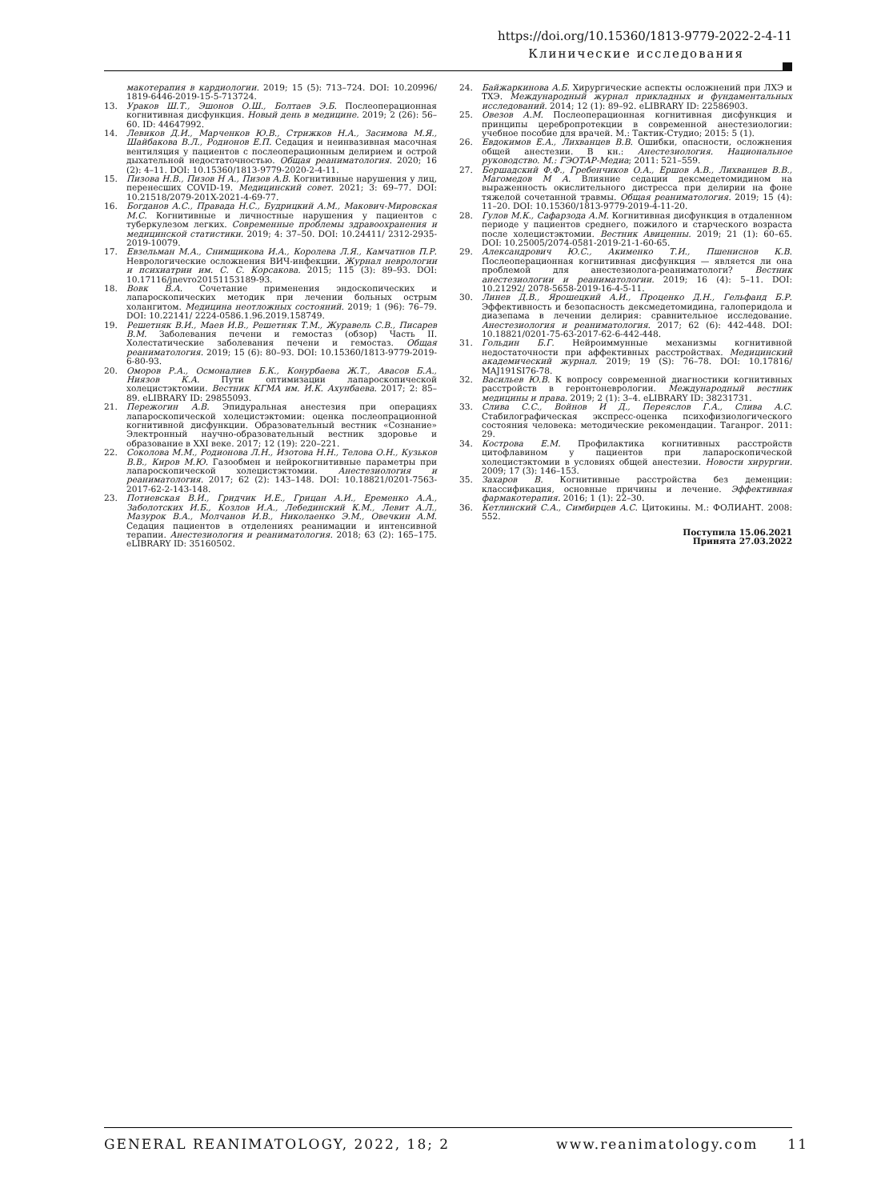https://doi.org/10.15360/1813-9779-2022-2-4-11
Клинические исследования
макотерапия в кардиологии. 2019; 15 (5): 713–724. DOI: 10.20996/ 1819-6446-2019-15-5-713724.
13. Ураков Ш.Т., Эшонов О.Ш., Болтаев Э.Б. Послеоперационная когнитивная дисфункция. Новый день в медицине. 2019; 2 (26): 56–60. ID: 44647992.
14. Левиков Д.И., Марченков Ю.В., Стрижков Н.А., Засимова М.Я., Шайбакова В.Л., Родионов Е.П. Седация и неинвазивная масочная вентиляция у пациентов с послеоперационным делирием и острой дыхательной недостаточностью. Общая реаниматология. 2020; 16 (2): 4–11. DOI: 10.15360/1813-9779-2020-2-4-11.
15. Пизова Н.В., Пизов Н А., Пизов А.В. Когнитивные нарушения у лиц, перенесших COVID-19. Медицинский совет. 2021; 3: 69–77. DOI: 10.21518/2079-201X-2021-4-69-77.
16. Богданов А.С., Правада Н.С., Будрицкий А.М., Макович-Мировская М.С. Когнитивные и личностные нарушения у пациентов с туберкулезом легких. Современные проблемы здравоохранения и медицинской статистики. 2019; 4: 37–50. DOI: 10.24411/ 2312-2935-2019-10079.
17. Евзельман М.А., Снимщикова И.А., Королева Л.Я., Камчатнов П.Р. Неврологические осложнения ВИЧ-инфекции. Журнал неврологии и психиатрии им. С. С. Корсакова. 2015; 115 (3): 89–93. DOI: 10.17116/jnevro20151153189-93.
18. Вовк В.А. Сочетание применения эндоскопических и лапароскопических методик при лечении больных острым холангитом. Медицина неотложных состояний. 2019; 1 (96): 76–79. DOI: 10.22141/ 2224-0586.1.96.2019.158749.
19. Решетняк В.И., Маев И.В., Решетняк Т.М., Журавель С.В., Писарев В.М. Заболевания печени и гемостаз (обзор) Часть II. Холестатические заболевания печени и гемостаз. Общая реаниматология. 2019; 15 (6): 80–93. DOI: 10.15360/1813-9779-2019-6-80-93.
20. Оморов Р.А., Осмоналиев Б.К., Конурбаева Ж.Т., Авасов Б.А., Ниязов К.А. Пути оптимизации лапароскопической холецистэктомии. Вестник КГМА им. И.К. Ахунбаева. 2017; 2: 85–89. eLIBRARY ID: 29855093.
21. Пережогин А.В. Эпидуральная анестезия при операциях лапароскопической холецистэктомии: оценка послеопрационной когнитивной дисфункции. Образовательный вестник «Сознание» Электронный научно-образовательный вестник здоровье и образование в XXI веке. 2017; 12 (19): 220–221.
22. Соколова М.М., Родионова Л.Н., Изотова Н.Н., Телова О.Н., Кузьков В.В., Киров М.Ю. Газообмен и нейрокогнитивные параметры при лапароскопической холецистэктомии. Анестезиология и реаниматология. 2017; 62 (2): 143–148. DOI: 10.18821/0201-7563-2017-62-2-143-148.
23. Потиевская В.И., Гридчик И.Е., Грицан А.И., Еременко А.А., Заболотских И.Б., Козлов И.А., Лебединский К.М., Левит А.Л., Мазурок В.А., Молчанов И.В., Николаенко Э.М., Овечкин А.М. Седация пациентов в отделениях реанимации и интенсивной терапии. Анестезиология и реаниматология. 2018; 63 (2): 165–175. eLIBRARY ID: 35160502.
24. Байжаркинова А.Б. Хирургические аспекты осложнений при ЛХЭ и ТХЭ. Международный журнал прикладных и фундаментальных исследований. 2014; 12 (1): 89–92. eLIBRARY ID: 22586903.
25. Овезов А.М. Послеоперационная когнитивная дисфункция и принципы церебропротекции в современной анестезиологии: учебное пособие для врачей. М.: Тактик-Студио; 2015: 5 (1).
26. Евдокимов Е.А., Лихванцев В.В. Ошибки, опасности, осложнения общей анестезии. В кн.: Анестезиология. Национальное руководство. М.: ГЭОТАР-Медиа; 2011: 521–559.
27. Бершадский Ф.Ф., Гребенчиков О.А., Ершов А.В., Лихванцев В.В., Магомедов М А. Влияние седации дексмедетомидином на выраженность окислительного дистресса при делирии на фоне тяжелой сочетанной травмы. Общая реаниматология. 2019; 15 (4): 11–20. DOI: 10.15360/1813-9779-2019-4-11-20.
28. Гулов М.К., Сафарзода А.М. Когнитивная дисфункция в отдаленном периоде у пациентов среднего, пожилого и старческого возраста после холецистэктомии. Вестник Авиценны. 2019; 21 (1): 60–65. DOI: 10.25005/2074-0581-2019-21-1-60-65.
29. Александрович Ю.С., Акименко Т.И., Пшениснов К.В. Послеоперационная когнитивная дисфункция — является ли она проблемой для анестезиолога-реаниматологи? Вестник анестезиологии и реаниматологии. 2019; 16 (4): 5–11. DOI: 10.21292/ 2078-5658-2019-16-4-5-11.
30. Линев Д.В., Ярошецкий А.И., Проценко Д.Н., Гельфанд Б.Р. Эффективность и безопасность дексмедетомидина, галоперидола и диазепама в лечении делирия: сравнительное исследование. Анестезиология и реаниматология. 2017; 62 (6): 442-448. DOI: 10.18821/0201-75-63-2017-62-6-442-448.
31. Гольдин Б.Г. Нейроиммунные механизмы когнитивной недостаточности при аффективных расстройствах. Медицинский академический журнал. 2019; 19 (S): 76–78. DOI: 10.17816/ MAJ191SI76-78.
32. Васильев Ю.В. К вопросу современной диагностики когнитивных расстройств в геронтоневрологии. Международный вестник медицины и права. 2019; 2 (1): 3–4. eLIBRARY ID: 38231731.
33. Слива С.С., Войнов И Д., Переяслов Г.А., Слива А.С. Стабилографическая экспресс-оценка психофизиологического состояния человека: методические рекомендации. Таганрог. 2011: 29.
34. Кострова Е.М. Профилактика когнитивных расстройств цитофлавином у пациентов при лапароскопической холецистэктомии в условиях общей анестезии. Новости хирургии. 2009; 17 (3): 146–153.
35. Захаров В. Когнитивные расстройства без деменции: классификация, основные причины и лечение. Эффективная фармакотерапия. 2016; 1 (1): 22–30.
36. Кетлинский С.А., Симбирцев А.С. Цитокины. М.: ФОЛИАНТ. 2008: 552.
Поступила 15.06.2021
Принята 27.03.2022
GENERAL REANIMATOLOGY, 2022, 18; 2 www.reanimatology.com 11